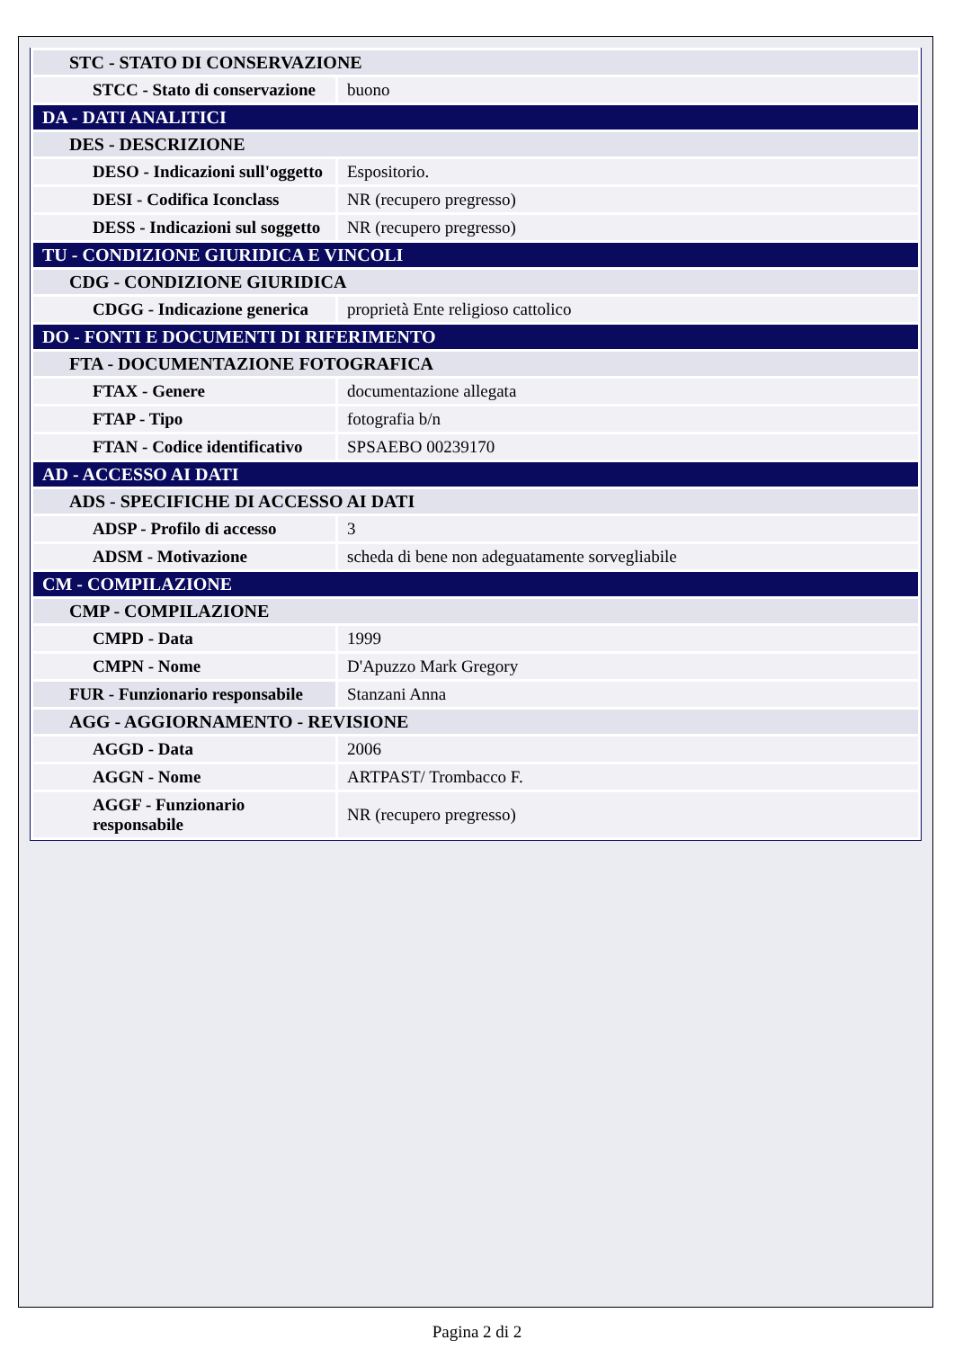| STC - STATO DI CONSERVAZIONE | |
| STCC - Stato di conservazione | buono |
| DA - DATI ANALITICI | |
| DES - DESCRIZIONE | |
| DESO - Indicazioni sull'oggetto | Espositorio. |
| DESI - Codifica Iconclass | NR (recupero pregresso) |
| DESS - Indicazioni sul soggetto | NR (recupero pregresso) |
| TU - CONDIZIONE GIURIDICA E VINCOLI | |
| CDG - CONDIZIONE GIURIDICA | |
| CDGG - Indicazione generica | proprietà Ente religioso cattolico |
| DO - FONTI E DOCUMENTI DI RIFERIMENTO | |
| FTA - DOCUMENTAZIONE FOTOGRAFICA | |
| FTAX - Genere | documentazione allegata |
| FTAP - Tipo | fotografia b/n |
| FTAN - Codice identificativo | SPSAEBO 00239170 |
| AD - ACCESSO AI DATI | |
| ADS - SPECIFICHE DI ACCESSO AI DATI | |
| ADSP - Profilo di accesso | 3 |
| ADSM - Motivazione | scheda di bene non adeguatamente sorvegliabile |
| CM - COMPILAZIONE | |
| CMP - COMPILAZIONE | |
| CMPD - Data | 1999 |
| CMPN - Nome | D'Apuzzo Mark Gregory |
| FUR - Funzionario responsabile | Stanzani Anna |
| AGG - AGGIORNAMENTO - REVISIONE | |
| AGGD - Data | 2006 |
| AGGN - Nome | ARTPAST/ Trombacco F. |
| AGGF - Funzionario responsabile | NR (recupero pregresso) |
Pagina 2 di 2